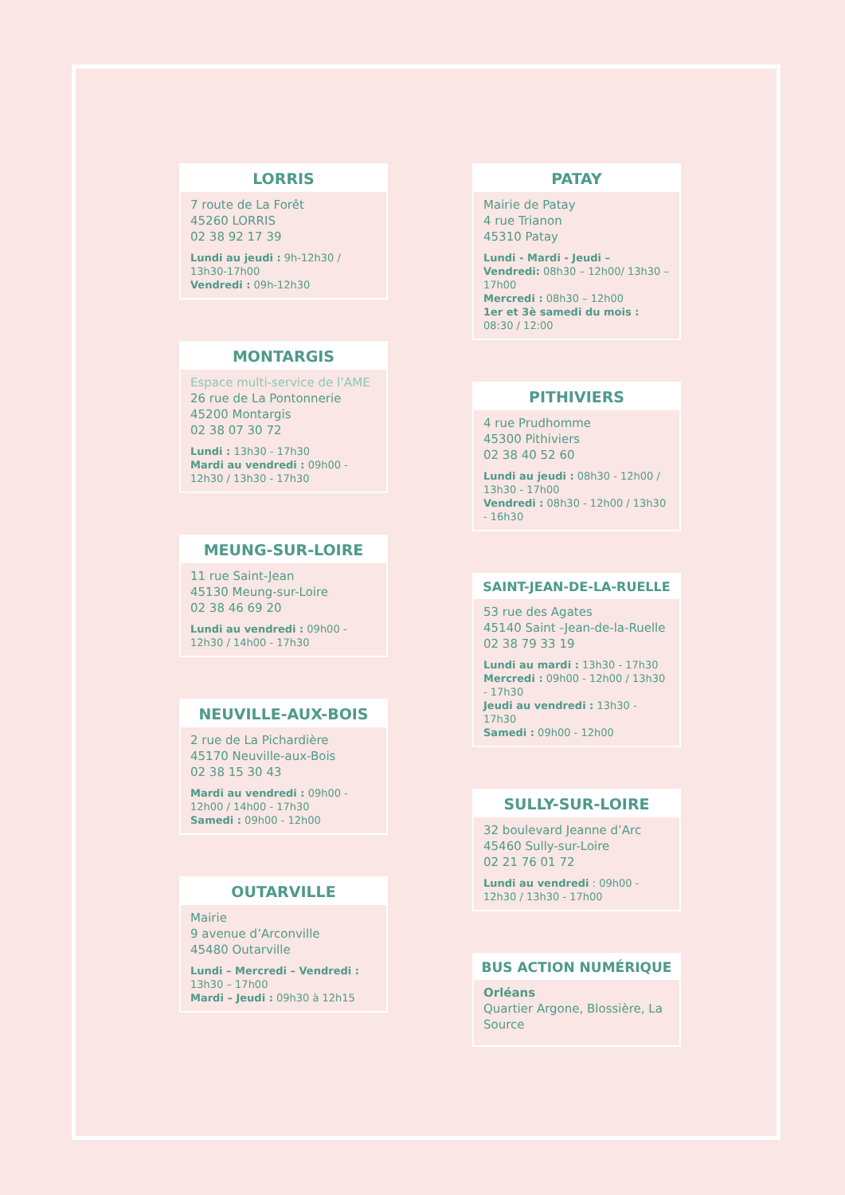LORRIS
7 route de La Forêt
45260 LORRIS
02 38 92 17 39
Lundi au jeudi : 9h-12h30 / 13h30-17h00
Vendredi : 09h-12h30
MONTARGIS
Espace multi-service de l’AME
26 rue de La Pontonnerie
45200 Montargis
02 38 07 30 72
Lundi : 13h30 - 17h30
Mardi au vendredi : 09h00 - 12h30 / 13h30 - 17h30
MEUNG-SUR-LOIRE
11 rue Saint-Jean
45130 Meung-sur-Loire
02 38 46 69 20
Lundi au vendredi : 09h00 - 12h30 / 14h00 - 17h30
NEUVILLE-AUX-BOIS
2 rue de La Pichardière
45170 Neuville-aux-Bois
02 38 15 30 43
Mardi au vendredi : 09h00 - 12h00 / 14h00 - 17h30
Samedi : 09h00 - 12h00
OUTARVILLE
Mairie
9 avenue d’Arconville
45480 Outarville
Lundi – Mercredi – Vendredi : 13h30 – 17h00
Mardi – Jeudi : 09h30 à 12h15
PATAY
Mairie de Patay
4 rue Trianon
45310 Patay
Lundi - Mardi - Jeudi – Vendredi: 08h30 – 12h00/ 13h30 – 17h00
Mercredi : 08h30 – 12h00
1er et 3è samedi du mois : 08:30 / 12:00
PITHIVIERS
4 rue Prudhomme
45300 Pithiviers
02 38 40 52 60
Lundi au jeudi : 08h30 - 12h00 / 13h30 - 17h00
Vendredi : 08h30 - 12h00 / 13h30 - 16h30
SAINT-JEAN-DE-LA-RUELLE
53 rue des Agates
45140 Saint -Jean-de-la-Ruelle
02 38 79 33 19
Lundi au mardi : 13h30 - 17h30
Mercredi : 09h00 - 12h00 / 13h30 - 17h30
Jeudi au vendredi : 13h30 - 17h30
Samedi : 09h00 - 12h00
SULLY-SUR-LOIRE
32 boulevard Jeanne d’Arc
45460 Sully-sur-Loire
02 21 76 01 72
Lundi au vendredi : 09h00 - 12h30 / 13h30 - 17h00
BUS ACTION NUMÉRIQUE
Orléans
Quartier Argone, Blossière, La Source